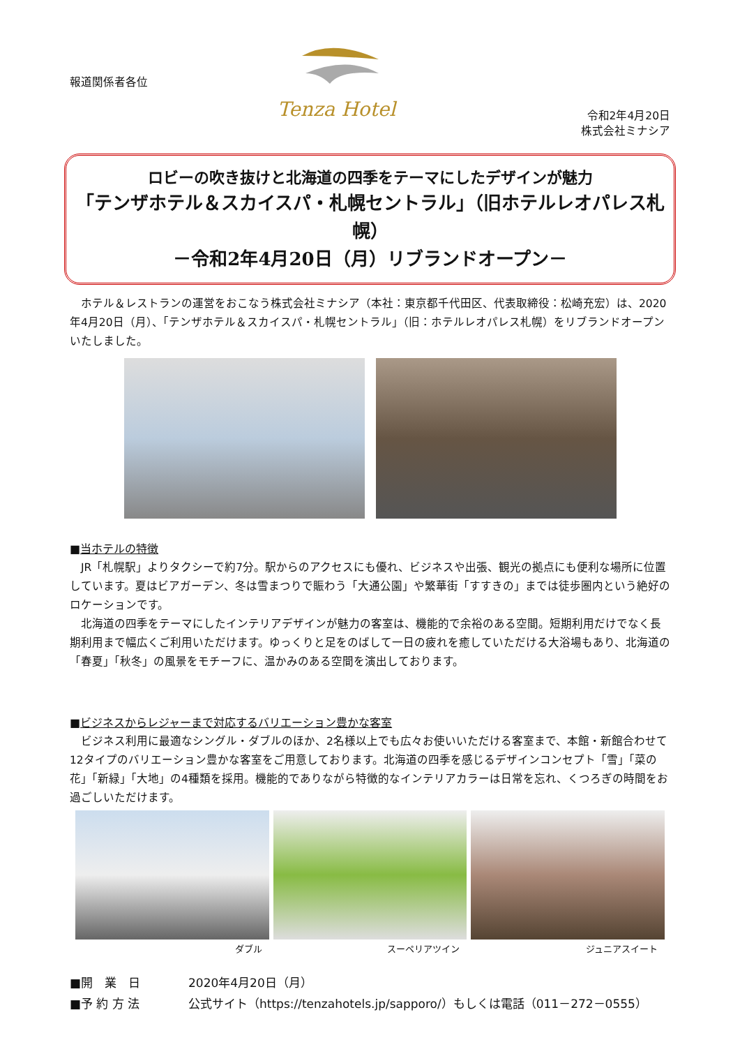報道関係者各位
Tenza Hotel
令和2年4月20日
株式会社ミナシア
ロビーの吹き抜けと北海道の四季をテーマにしたデザインが魅力
「テンザホテル＆スカイスパ・札幌セントラル」（旧ホテルレオパレス札幌）
－令和2年4月20日（月）リブランドオープン－
　ホテル＆レストランの運営をおこなう株式会社ミナシア（本社：東京都千代田区、代表取締役：松崎充宏）は、2020年4月20日（月）、「テンザホテル＆スカイスパ・札幌セントラル」（旧：ホテルレオパレス札幌）をリブランドオープンいたしました。
■当ホテルの特徴
　JR「札幌駅」よりタクシーで約7分。駅からのアクセスにも優れ、ビジネスや出張、観光の拠点にも便利な場所に位置しています。夏はビアガーデン、冬は雪まつりで賑わう「大通公園」や繁華街「すすきの」までは徒歩圏内という絶好のロケーションです。
　北海道の四季をテーマにしたインテリアデザインが魅力の客室は、機能的で余裕のある空間。短期利用だけでなく長期利用まで幅広くご利用いただけます。ゆっくりと足をのばして一日の疲れを癒していただける大浴場もあり、北海道の「春夏」「秋冬」の風景をモチーフに、温かみのある空間を演出しております。
■ビジネスからレジャーまで対応するバリエーション豊かな客室
　ビジネス利用に最適なシングル・ダブルのほか、2名様以上でも広々お使いいただける客室まで、本館・新館合わせて12タイプのバリエーション豊かな客室をご用意しております。北海道の四季を感じるデザインコンセプト「雪」「菜の花」「新緑」「大地」の4種類を採用。機能的でありながら特徴的なインテリアカラーは日常を忘れ、くつろぎの時間をお過ごしいただけます。
ダブル スーペリアツイン ジュニアスイート
■開　業　日 2020年4月20日（月）
■予 約 方 法 公式サイト（https://tenzahotels.jp/sapporo/）もしくは電話（011－272－0555）